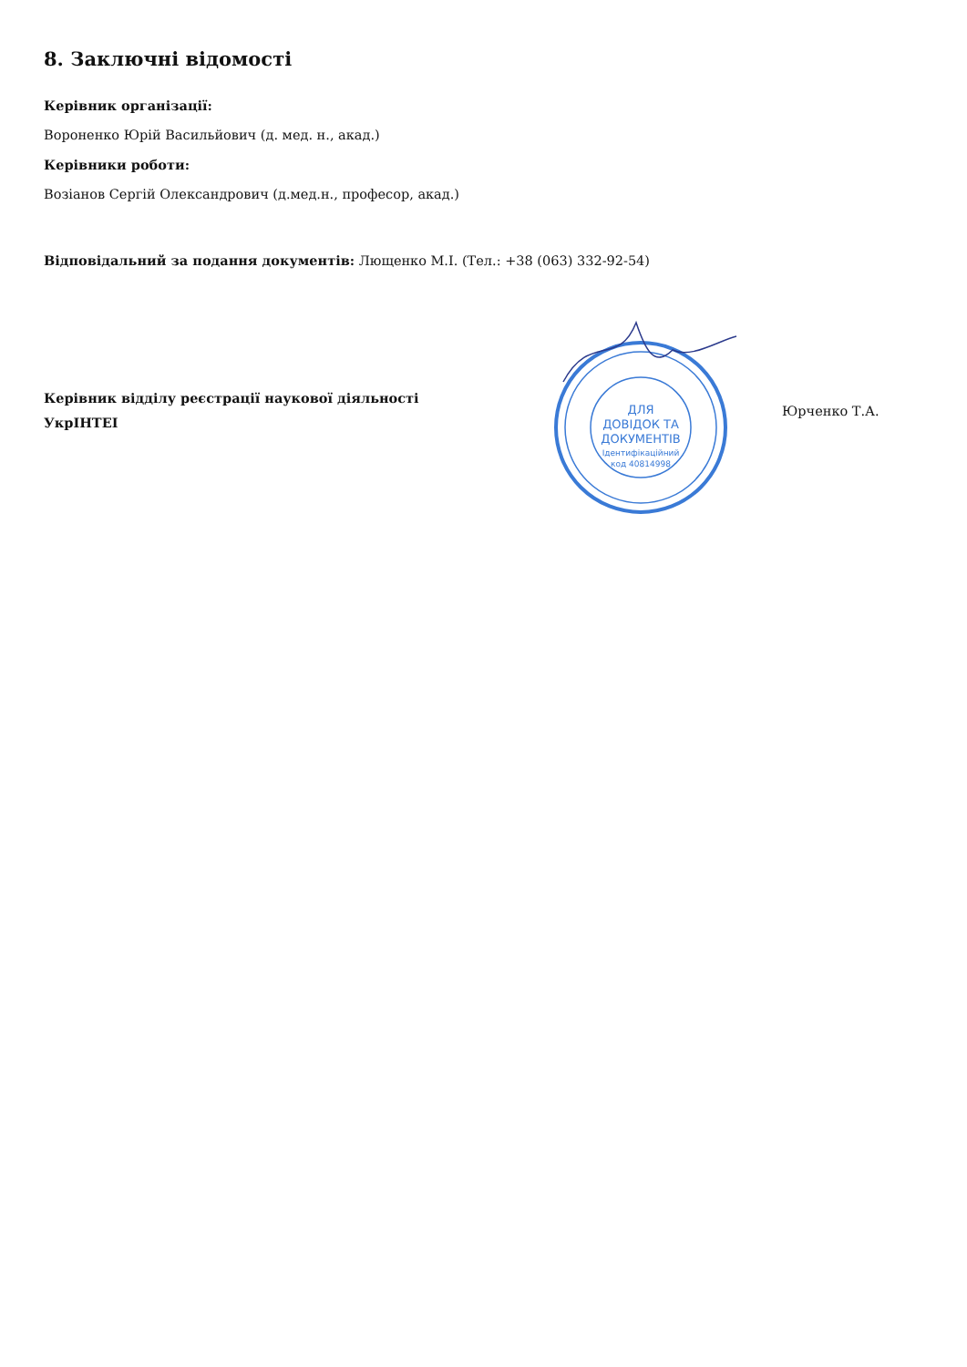8. Заключні відомості
Керівник організації:
Вороненко Юрій Васильйович (д. мед. н., акад.)
Керівники роботи:
Возіанов Сергій Олександрович (д.мед.н., професор, акад.)
Відповідальний за подання документів: Лющенко М.І. (Тел.: +38 (063) 332-92-54)
Керівник відділу реєстрації наукової діяльності
УкрІНТЕІ
ДЛЯ
ДОВІДОК ТА
ДОКУМЕНТІВ
Ідентифікаційний
код 40814998
Юрченко Т.А.